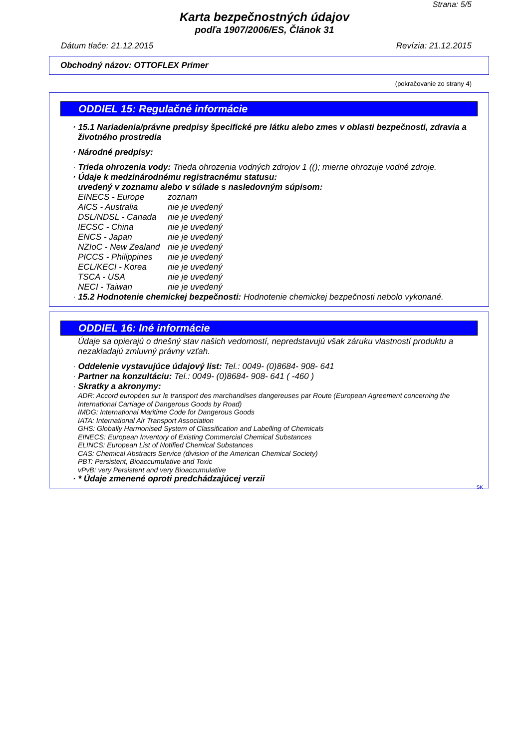Strana: 5/5
Karta bezpečnostných údajov
podľa 1907/2006/ES, Článok 31
Dátum tlače: 21.12.2015 Revízia: 21.12.2015
Obchodný názov: OTTOFLEX Primer
(pokračovanie zo strany 4)
ODDIEL 15: Regulačné informácie
· 15.1 Nariadenia/právne predpisy špecifické pre látku alebo zmes v oblasti bezpečnosti, zdravia a životného prostredia
· Národné predpisy:
· Trieda ohrozenia vody: Trieda ohrozenia vodných zdrojov 1 ((); mierne ohrozuje vodné zdroje.
· Údaje k medzinárodnému registracnému statusu:
uvedený v zoznamu alebo v súlade s nasledovným súpisom:
| EINECS - Europe | zoznam |
| AICS - Australia | nie je uvedený |
| DSL/NDSL - Canada | nie je uvedený |
| IECSC - China | nie je uvedený |
| ENCS - Japan | nie je uvedený |
| NZIoC - New Zealand | nie je uvedený |
| PICCS - Philippines | nie je uvedený |
| ECL/KECI - Korea | nie je uvedený |
| TSCA - USA | nie je uvedený |
| NECI - Taiwan | nie je uvedený |
· 15.2 Hodnotenie chemickej bezpečnosti: Hodnotenie chemickej bezpečnosti nebolo vykonané.
ODDIEL 16: Iné informácie
Údaje sa opierajú o dnešný stav našich vedomostí, nepredstavujú však záruku vlastností produktu a nezakladajú zmluvný právny vzťah.
· Oddelenie vystavujúce údajový list: Tel.: 0049- (0)8684- 908- 641
· Partner na konzultáciu: Tel.: 0049- (0)8684- 908- 641 ( -460 )
· Skratky a akronymy:
ADR: Accord européen sur le transport des marchandises dangereuses par Route (European Agreement concerning the International Carriage of Dangerous Goods by Road)
IMDG: International Maritime Code for Dangerous Goods
IATA: International Air Transport Association
GHS: Globally Harmonised System of Classification and Labelling of Chemicals
EINECS: European Inventory of Existing Commercial Chemical Substances
ELINCS: European List of Notified Chemical Substances
CAS: Chemical Abstracts Service (division of the American Chemical Society)
PBT: Persistent, Bioaccumulative and Toxic
vPvB: very Persistent and very Bioaccumulative
· * Údaje zmenené oproti predchádzajúcej verzii
SK